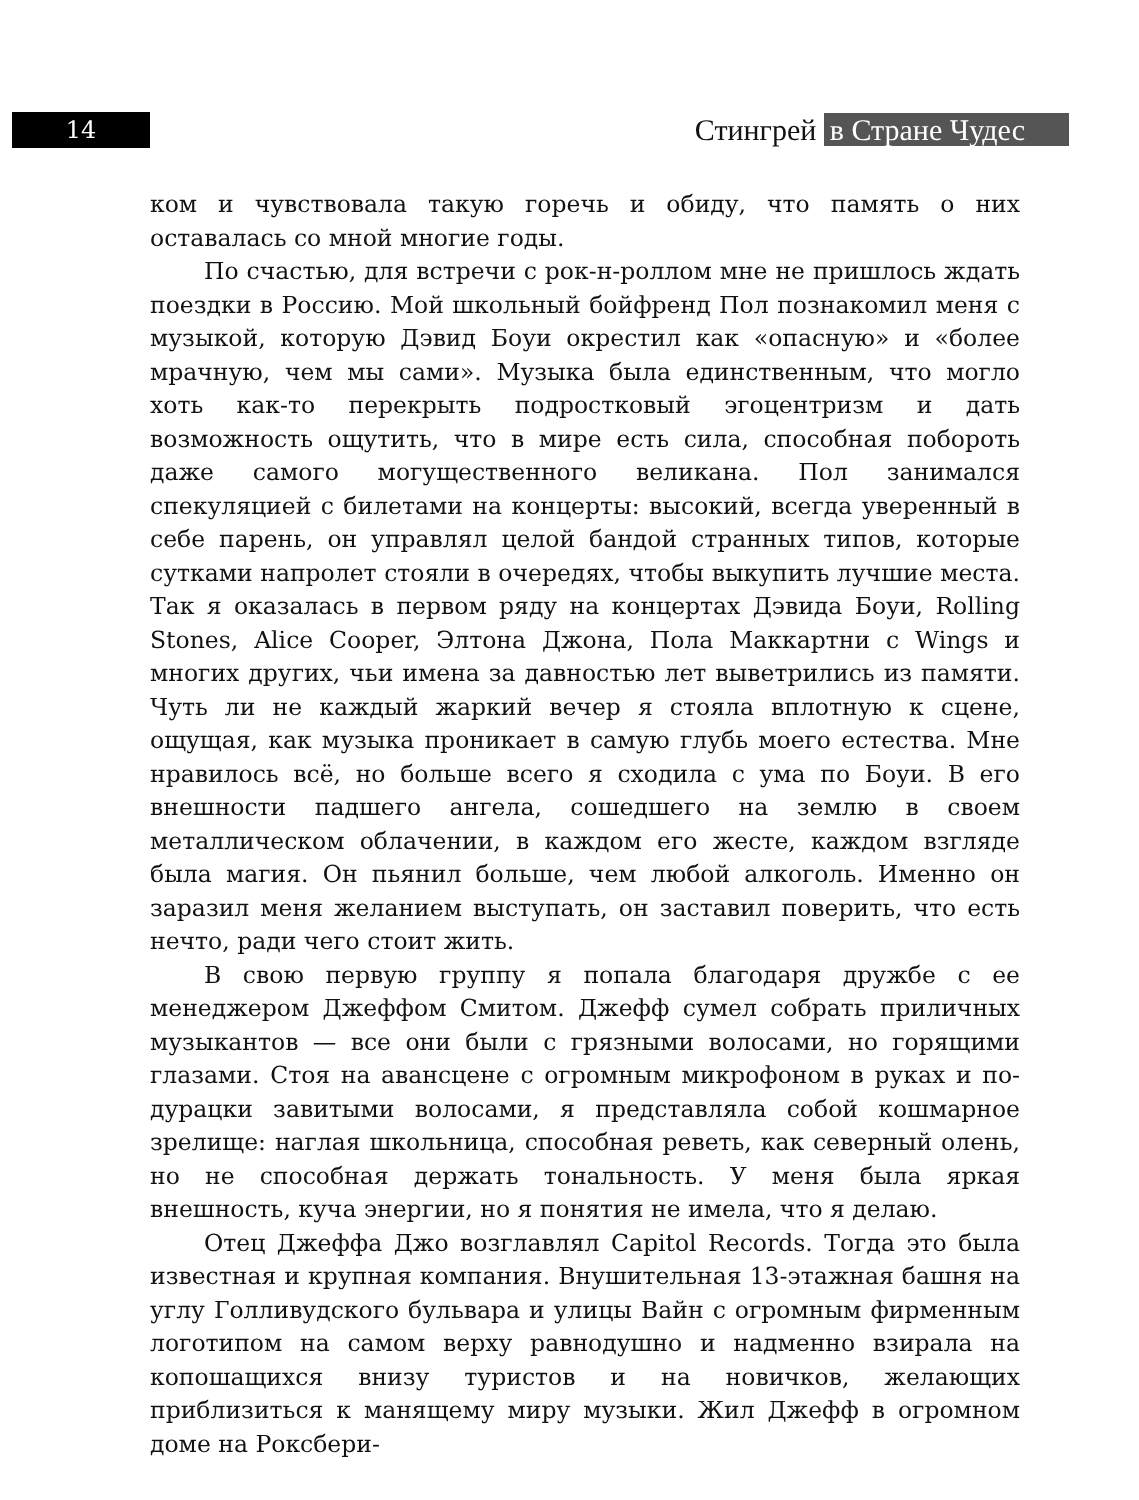14 Стингрей в Стране Чудес
ком и чувствовала такую горечь и обиду, что память о них оставалась со мной многие годы.
По счастью, для встречи с рок-н-роллом мне не пришлось ждать поездки в Россию. Мой школьный бойфренд Пол познакомил меня с музыкой, которую Дэвид Боуи окрестил как «опасную» и «более мрачную, чем мы сами». Музыка была единственным, что могло хоть как-то перекрыть подростковый эгоцентризм и дать возможность ощутить, что в мире есть сила, способная побороть даже самого могущественного великана. Пол занимался спекуляцией с билетами на концерты: высокий, всегда уверенный в себе парень, он управлял целой бандой странных типов, которые сутками напролет стояли в очередях, чтобы выкупить лучшие места. Так я оказалась в первом ряду на концертах Дэвида Боуи, Rolling Stones, Alice Cooper, Элтона Джона, Пола Маккартни с Wings и многих других, чьи имена за давностью лет выветрились из памяти. Чуть ли не каждый жаркий вечер я стояла вплотную к сцене, ощущая, как музыка проникает в самую глубь моего естества. Мне нравилось всё, но больше всего я сходила с ума по Боуи. В его внешности падшего ангела, сошедшего на землю в своем металлическом облачении, в каждом его жесте, каждом взгляде была магия. Он пьянил больше, чем любой алкоголь. Именно он заразил меня желанием выступать, он заставил поверить, что есть нечто, ради чего стоит жить.
В свою первую группу я попала благодаря дружбе с ее менеджером Джеффом Смитом. Джефф сумел собрать приличных музыкантов — все они были с грязными волосами, но горящими глазами. Стоя на авансцене с огромным микрофоном в руках и по-дурацки завитыми волосами, я представляла собой кошмарное зрелище: наглая школьница, способная реветь, как северный олень, но не способная держать тональность. У меня была яркая внешность, куча энергии, но я понятия не имела, что я делаю.
Отец Джеффа Джо возглавлял Capitol Records. Тогда это была известная и крупная компания. Внушительная 13-этажная башня на углу Голливудского бульвара и улицы Вайн с огромным фирменным логотипом на самом верху равнодушно и надменно взирала на копошащихся внизу туристов и на новичков, желающих приблизиться к манящему миру музыки. Жил Джефф в огромном доме на Роксбери-